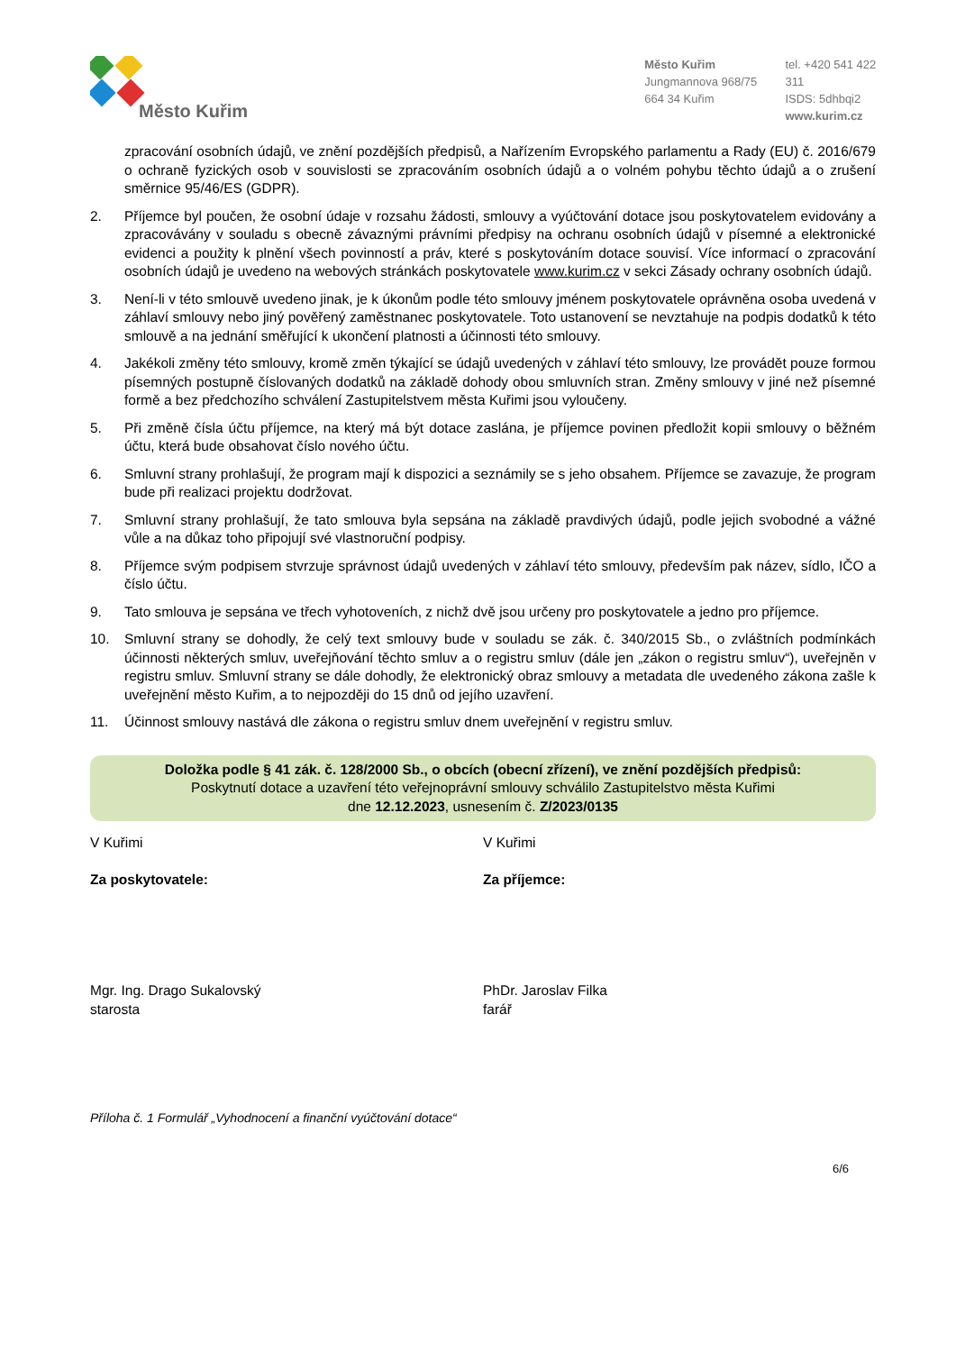Město Kuřim
Město Kuřim
Jungmannova 968/75
664 34 Kuřim
tel. +420 541 422 311
ISDS: 5dhbqi2
www.kurim.cz
zpracování osobních údajů, ve znění pozdějších předpisů, a Nařízením Evropského parlamentu a Rady (EU) č. 2016/679 o ochraně fyzických osob v souvislosti se zpracováním osobních údajů a o volném pohybu těchto údajů a o zrušení směrnice 95/46/ES (GDPR).
2. Příjemce byl poučen, že osobní údaje v rozsahu žádosti, smlouvy a vyúčtování dotace jsou poskytovatelem evidovány a zpracovávány v souladu s obecně závaznými právními předpisy na ochranu osobních údajů v písemné a elektronické evidenci a použity k plnění všech povinností a práv, které s poskytováním dotace souvisí. Více informací o zpracování osobních údajů je uvedeno na webových stránkách poskytovatele www.kurim.cz v sekci Zásady ochrany osobních údajů.
3. Není-li v této smlouvě uvedeno jinak, je k úkonům podle této smlouvy jménem poskytovatele oprávněna osoba uvedená v záhlaví smlouvy nebo jiný pověřený zaměstnanec poskytovatele. Toto ustanovení se nevztahuje na podpis dodatků k této smlouvě a na jednání směřující k ukončení platnosti a účinnosti této smlouvy.
4. Jakékoli změny této smlouvy, kromě změn týkající se údajů uvedených v záhlaví této smlouvy, lze provádět pouze formou písemných postupně číslovaných dodatků na základě dohody obou smluvních stran. Změny smlouvy v jiné než písemné formě a bez předchozího schválení Zastupitelstvem města Kuřimi jsou vyloučeny.
5. Při změně čísla účtu příjemce, na který má být dotace zaslána, je příjemce povinen předložit kopii smlouvy o běžném účtu, která bude obsahovat číslo nového účtu.
6. Smluvní strany prohlašují, že program mají k dispozici a seznámily se s jeho obsahem. Příjemce se zavazuje, že program bude při realizaci projektu dodržovat.
7. Smluvní strany prohlašují, že tato smlouva byla sepsána na základě pravdivých údajů, podle jejich svobodné a vážné vůle a na důkaz toho připojují své vlastnoruční podpisy.
8. Příjemce svým podpisem stvrzuje správnost údajů uvedených v záhlaví této smlouvy, především pak název, sídlo, IČO a číslo účtu.
9. Tato smlouva je sepsána ve třech vyhotoveních, z nichž dvě jsou určeny pro poskytovatele a jedno pro příjemce.
10. Smluvní strany se dohodly, že celý text smlouvy bude v souladu se zák. č. 340/2015 Sb., o zvláštních podmínkách účinnosti některých smluv, uveřejňování těchto smluv a o registru smluv (dále jen „zákon o registru smluv“), uveřejněn v registru smluv. Smluvní strany se dále dohodly, že elektronický obraz smlouvy a metadata dle uvedeného zákona zašle k uveřejnění město Kuřim, a to nejpozději do 15 dnů od jejího uzavření.
11. Účinnost smlouvy nastává dle zákona o registru smluv dnem uveřejnění v registru smluv.
Doložka podle § 41 zák. č. 128/2000 Sb., o obcích (obecní zřízení), ve znění pozdějších předpisů:
Poskytnutí dotace a uzavření této veřejnoprávní smlouvy schválilo Zastupitelstvo města Kuřimi
dne 12.12.2023, usnesením č. Z/2023/0135
V Kuřimi
Za poskytovatele:
Mgr. Ing. Drago Sukalovský
starosta
V Kuřimi
Za příjemce:
PhDr. Jaroslav Filka
farář
Příloha č. 1 Formulář „Vyhodnocení a finanční vyúčtování dotace“
6/6